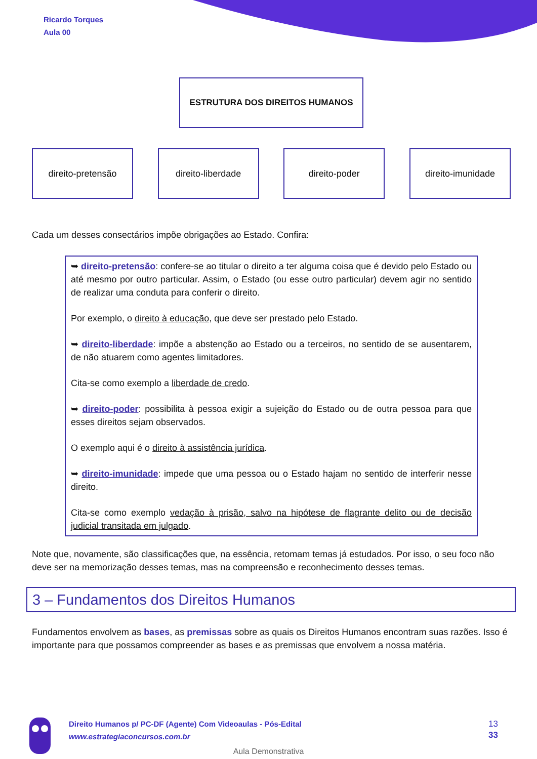Ricardo Torques
Aula 00
ESTRUTURA DOS DIREITOS HUMANOS
direito-pretensão direito-liberdade direito-poder direito-imunidade
Cada um desses consectários impõe obrigações ao Estado. Confira:
➥ direito-pretensão: confere-se ao titular o direito a ter alguma coisa que é devido pelo Estado ou até mesmo por outro particular. Assim, o Estado (ou esse outro particular) devem agir no sentido de realizar uma conduta para conferir o direito.
Por exemplo, o direito à educação, que deve ser prestado pelo Estado.
➥ direito-liberdade: impõe a abstenção ao Estado ou a terceiros, no sentido de se ausentarem, de não atuarem como agentes limitadores.
Cita-se como exemplo a liberdade de credo.
➥ direito-poder: possibilita à pessoa exigir a sujeição do Estado ou de outra pessoa para que esses direitos sejam observados.
O exemplo aqui é o direito à assistência jurídica.
➥ direito-imunidade: impede que uma pessoa ou o Estado hajam no sentido de interferir nesse direito.
Cita-se como exemplo vedação à prisão, salvo na hipótese de flagrante delito ou de decisão judicial transitada em julgado.
Note que, novamente, são classificações que, na essência, retomam temas já estudados. Por isso, o seu foco não deve ser na memorização desses temas, mas na compreensão e reconhecimento desses temas.
3 – Fundamentos dos Direitos Humanos
Fundamentos envolvem as bases, as premissas sobre as quais os Direitos Humanos encontram suas razões. Isso é importante para que possamos compreender as bases e as premissas que envolvem a nossa matéria.
Direito Humanos p/ PC-DF (Agente) Com Videoaulas - Pós-Edital
www.estrategiaconcursos.com.br
13
33
Aula Demonstrativa